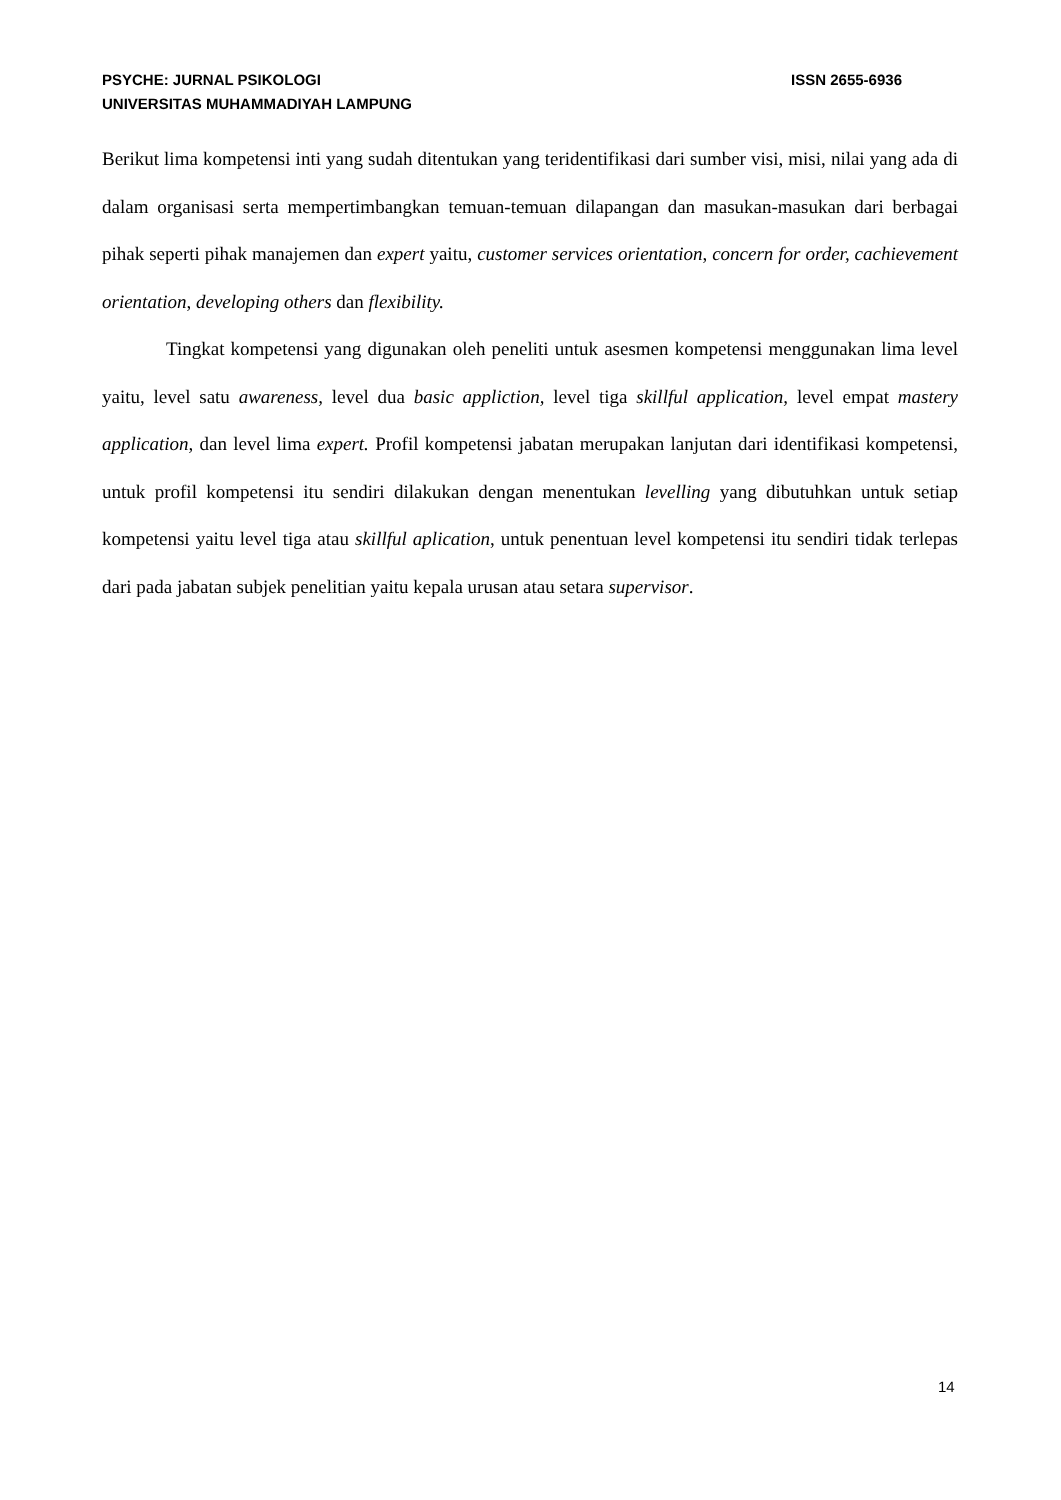PSYCHE: JURNAL PSIKOLOGI ISSN 2655-6936
UNIVERSITAS MUHAMMADIYAH LAMPUNG
Berikut lima kompetensi inti yang sudah ditentukan yang teridentifikasi dari sumber visi, misi, nilai yang ada di dalam organisasi serta mempertimbangkan temuan-temuan dilapangan dan masukan-masukan dari berbagai pihak seperti pihak manajemen dan expert yaitu, customer services orientation, concern for order, cachievement orientation, developing others dan flexibility.
Tingkat kompetensi yang digunakan oleh peneliti untuk asesmen kompetensi menggunakan lima level yaitu, level satu awareness, level dua basic appliction, level tiga skillful application, level empat mastery application, dan level lima expert. Profil kompetensi jabatan merupakan lanjutan dari identifikasi kompetensi, untuk profil kompetensi itu sendiri dilakukan dengan menentukan levelling yang dibutuhkan untuk setiap kompetensi yaitu level tiga atau skillful aplication, untuk penentuan level kompetensi itu sendiri tidak terlepas dari pada jabatan subjek penelitian yaitu kepala urusan atau setara supervisor.
14